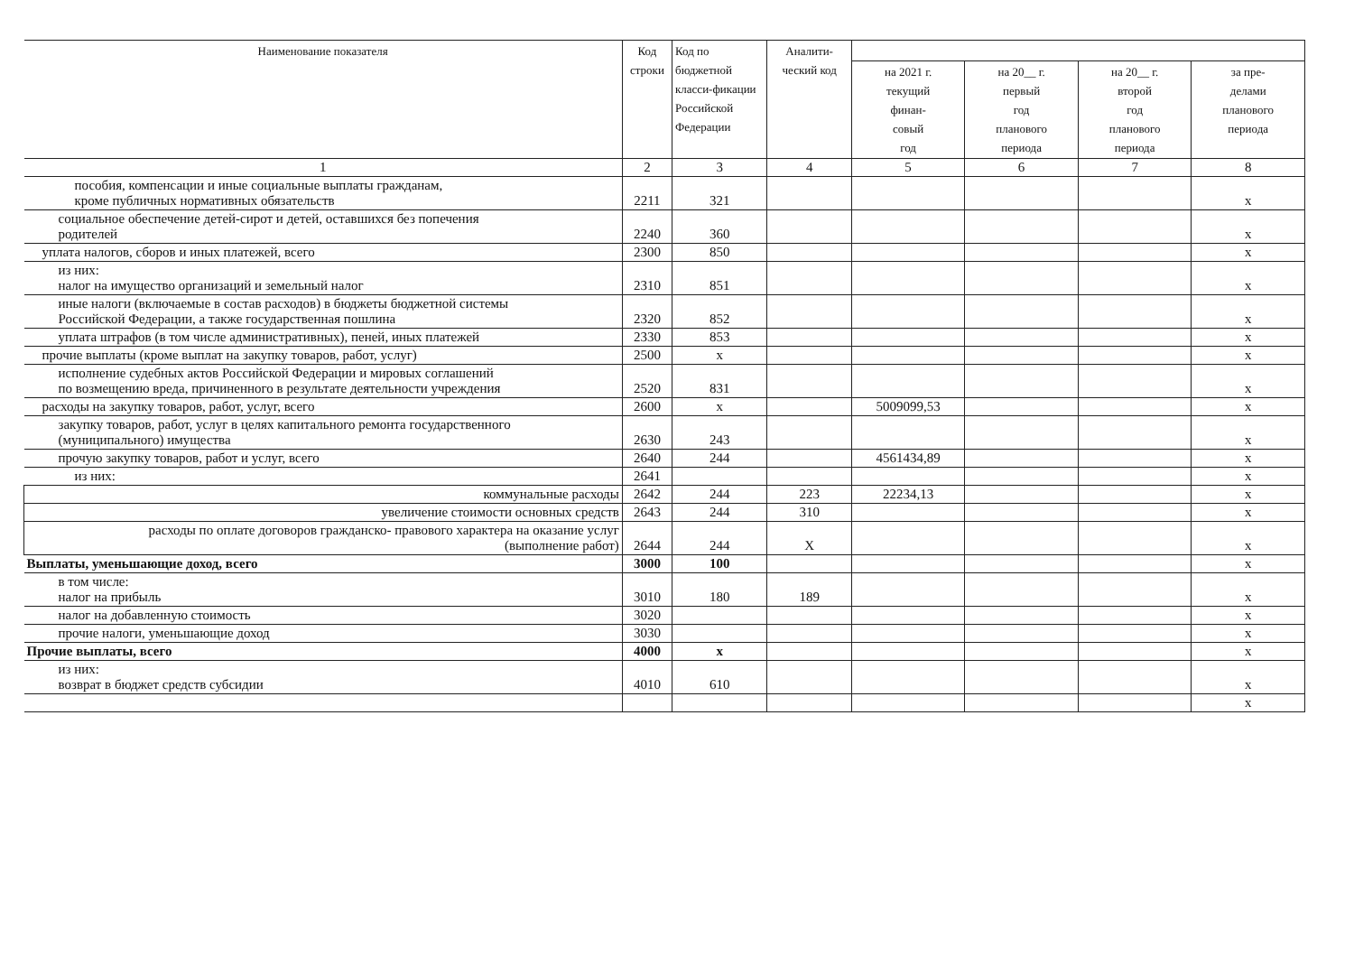| Наименование показателя | Код строки | Код по бюджетной класси-фикации Российской Федерации | Аналити-ческий код | | | | |
| --- | --- | --- | --- | --- | --- | --- | --- |
| | | | | на 2021 г. текущий финан- совый год | на 20__ г. первый год планового периода | на 20__ г. второй год планового периода | за пре- делами планового периода |
| 1 | 2 | 3 | 4 | 5 | 6 | 7 | 8 |
| пособия, компенсации и иные социальные выплаты гражданам, кроме публичных нормативных обязательств | 2211 | 321 | | | | | х |
| социальное обеспечение детей-сирот и детей, оставшихся без попечения родителей | 2240 | 360 | | | | | х |
| уплата налогов, сборов и иных платежей, всего | 2300 | 850 | | | | | х |
| из них: налог на имущество организаций и земельный налог | 2310 | 851 | | | | | х |
| иные налоги (включаемые в состав расходов) в бюджеты бюджетной системы Российской Федерации, а также государственная пошлина | 2320 | 852 | | | | | х |
| уплата штрафов (в том числе административных), пеней, иных платежей | 2330 | 853 | | | | | х |
| прочие выплаты (кроме выплат на закупку товаров, работ, услуг) | 2500 | х | | | | | х |
| исполнение судебных актов Российской Федерации и мировых соглашений по возмещению вреда, причиненного в результате деятельности учреждения | 2520 | 831 | | | | | х |
| расходы на закупку товаров, работ, услуг, всего | 2600 | х | | 5009099,53 | | | х |
| закупку товаров, работ, услуг в целях капитального ремонта государственного (муниципального) имущества | 2630 | 243 | | | | | х |
| прочую закупку товаров, работ и услуг, всего | 2640 | 244 | | 4561434,89 | | | х |
| из них: | 2641 | | | | | | х |
| коммунальные расходы | 2642 | 244 | 223 | 22234,13 | | | х |
| увеличение стоимости основных средств | 2643 | 244 | 310 | | | | х |
| расходы по оплате договоров гражданско- правового характера на оказание услуг (выполнение работ) | 2644 | 244 | Х | | | | х |
| Выплаты, уменьшающие доход, всего | 3000 | 100 | | | | | х |
| в том числе: налог на прибыль | 3010 | 180 | 189 | | | | х |
| налог на добавленную стоимость | 3020 | | | | | | х |
| прочие налоги, уменьшающие доход | 3030 | | | | | | х |
| Прочие выплаты, всего | 4000 | х | | | | | х |
| из них: возврат в бюджет средств субсидии | 4010 | 610 | | | | | х |
| | | | | | | | х |